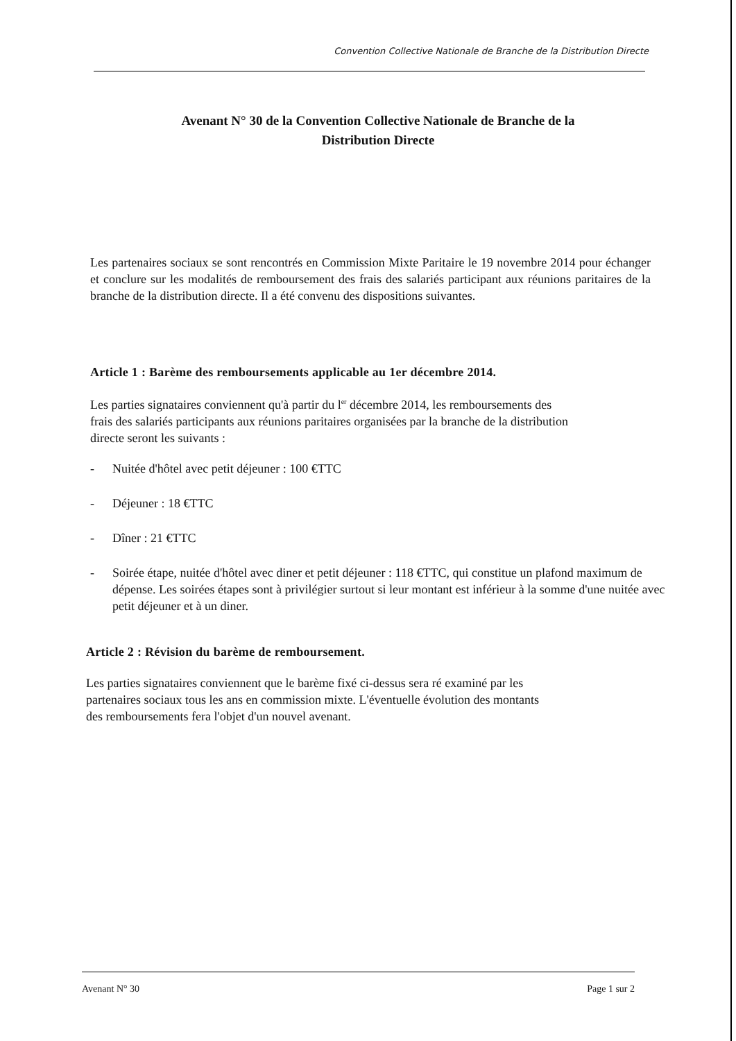Convention Collective Nationale de Branche de la Distribution Directe
Avenant N° 30 de la Convention Collective Nationale de Branche de la
Distribution Directe
Les partenaires sociaux se sont rencontrés en Commission Mixte Paritaire le 19 novembre 2014 pour échanger et conclure sur les modalités de remboursement des frais des salariés participant aux réunions paritaires de la branche de la distribution directe. Il a été convenu des dispositions suivantes.
Article 1 : Barème des remboursements applicable au 1er décembre 2014.
Les parties signataires conviennent qu'à partir du l<sup>er</sup> décembre 2014, les remboursements des
frais des salariés participants aux réunions paritaires organisées par la branche de la distribution
directe seront les suivants :
- Nuitée d'hôtel avec petit déjeuner : 100 €TTC
- Déjeuner : 18 €TTC
- Dîner : 21 €TTC
- Soirée étape, nuitée d'hôtel avec diner et petit déjeuner : 118 €TTC, qui constitue un plafond maximum de dépense. Les soirées étapes sont à privilégier surtout si leur montant est inférieur à la somme d'une nuitée avec petit déjeuner et à un diner.
Article 2 : Révision du barème de remboursement.
Les parties signataires conviennent que le barème fixé ci-dessus sera ré examiné par les
partenaires sociaux tous les ans en commission mixte. L'éventuelle évolution des montants
des remboursements fera l'objet d'un nouvel avenant.
Avenant N° 30 Page 1 sur 2